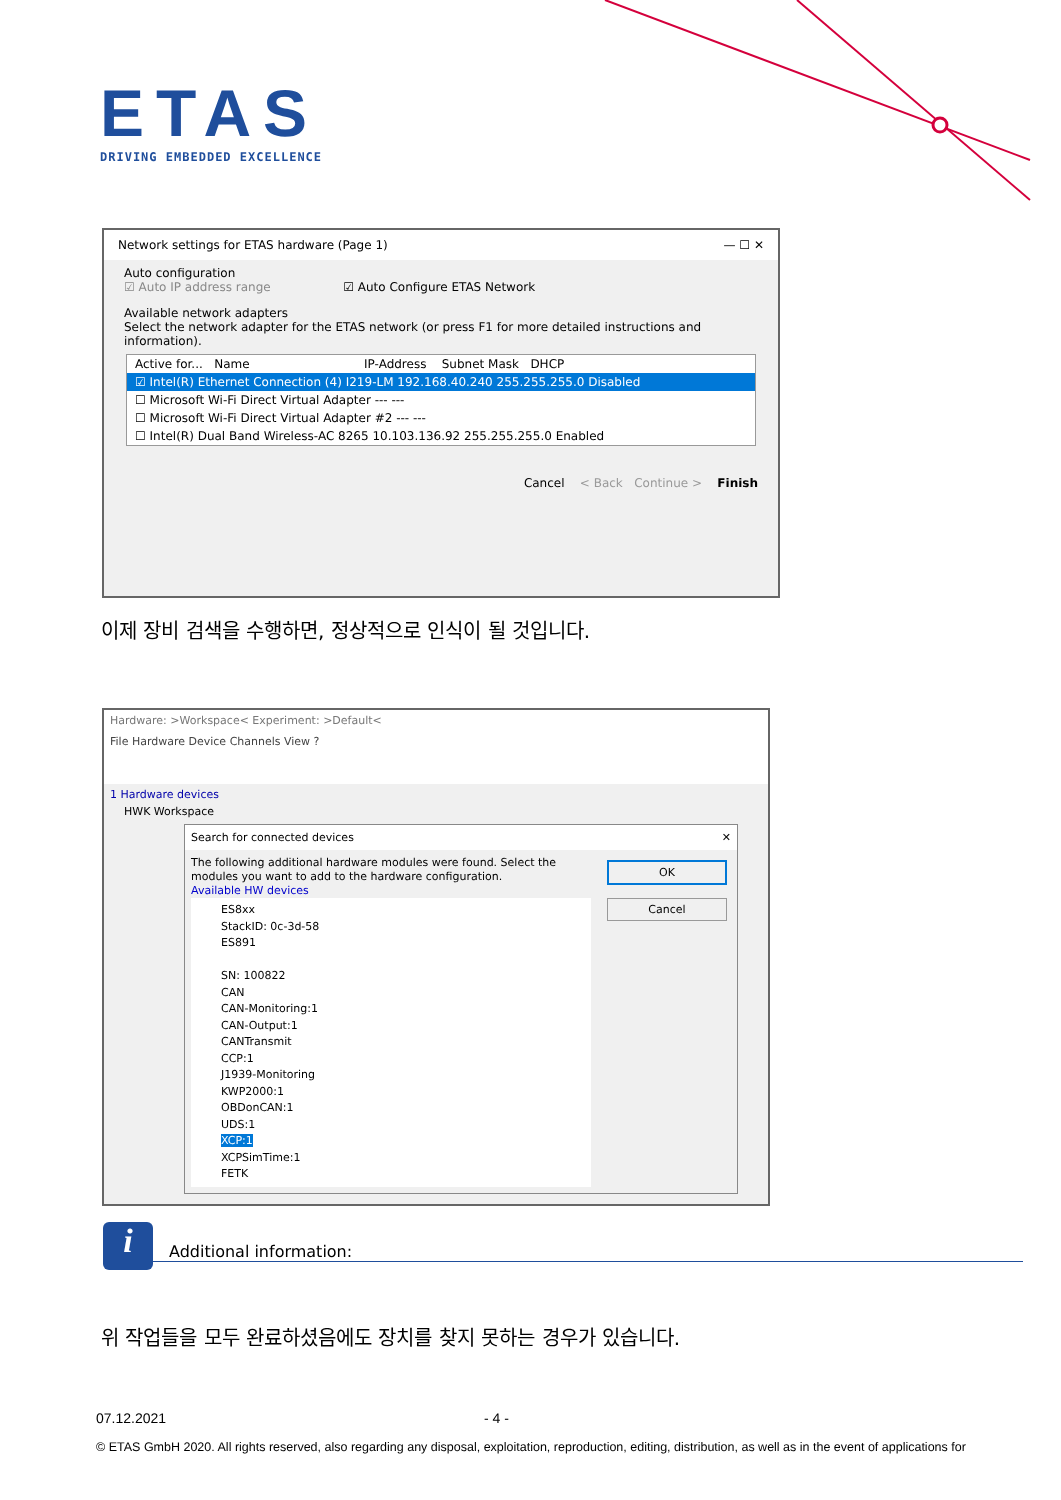ETAS
DRIVING EMBEDDED EXCELLENCE
Network settings for ETAS hardware (Page 1) — ☐ ✕
Auto configuration
☑ Auto IP address range ☑ Auto Configure ETAS Network
Available network adapters
Select the network adapter for the ETAS network (or press F1 for more detailed instructions and information).
Active for... Name IP-Address Subnet Mask DHCP
☑ Intel(R) Ethernet Connection (4) I219-LM 192.168.40.240 255.255.255.0 Disabled
☐ Microsoft Wi-Fi Direct Virtual Adapter --- ---
☐ Microsoft Wi-Fi Direct Virtual Adapter #2 --- ---
☐ Intel(R) Dual Band Wireless-AC 8265 10.103.136.92 255.255.255.0 Enabled
Cancel < Back Continue > Finish
이제 장비 검색을 수행하면, 정상적으로 인식이 될 것입니다.
Hardware: >Workspace< Experiment: >Default<
File Hardware Device Channels View ?
1 Hardware devices
HWK Workspace
Search for connected devices ✕
The following additional hardware modules were found. Select the modules you want to add to the hardware configuration.
Available HW devices
ES8xx
StackID: 0c-3d-58
ES891
SN: 100822
CAN
CAN-Monitoring:1
CAN-Output:1
CANTransmit
CCP:1
J1939-Monitoring
KWP2000:1
OBDonCAN:1
UDS:1
XCP:1
XCPSimTime:1
FETK
OK
Cancel
i Additional information:
위 작업들을 모두 완료하셨음에도 장치를 찾지 못하는 경우가 있습니다.
07.12.2021 - 4 -
© ETAS GmbH 2020. All rights reserved, also regarding any disposal, exploitation, reproduction, editing, distribution, as well as in the event of applications for